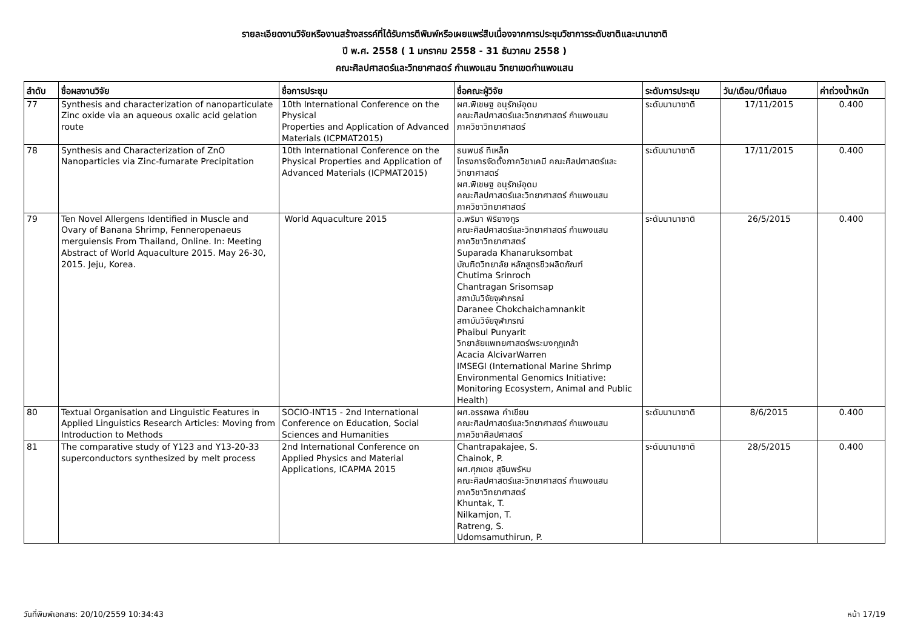รายละเอียดงานวิจัยหรืองานสร้างสรรค์ที่ได้รับการตีพิมพ์หรือเผยแพร่สืบเนื่องจากการประชุมวิชาการระดับชาติและนานาชาติ
ปี พ.ศ. 2558 ( 1 มกราคม 2558 - 31 ธันวาคม 2558 )
คณะศิลปศาสตร์และวิทยาศาสตร์ กำแพงแสน วิทยาเขตกำแพงแสน
| ลำดับ | ชื่อผลงานวิจัย | ชื่อการประชุม | ชื่อคณะผู้วิจัย | ระดับการประชุม | วัน/เดือน/ปีที่เสนอ | ค่าถ่วงน้ำหนัก |
| --- | --- | --- | --- | --- | --- | --- |
| 77 | Synthesis and characterization of nanoparticulate Zinc oxide via an aqueous oxalic acid gelation route | 10th International Conference on the Physical Properties and Application of Advanced Materials (ICPMAT2015) | ผศ.พิเชษฐ อนุรักษ์อุดม คณะศิลปศาสตร์และวิทยาศาสตร์ กำแพงแสน ภาควิชาวิทยาศาสตร์ | ระดับนานาชาติ | 17/11/2015 | 0.400 |
| 78 | Synthesis and Characterization of ZnO Nanoparticles via Zinc-fumarate Precipitation | 10th International Conference on the Physical Properties and Application of Advanced Materials (ICPMAT2015) | ธนพนธ์ ทีเหล็ก โครงการจัดตั้งภาควิชาเคมี คณะศิลปศาสตร์และวิทยาศาสตร์ ผศ.พิเชษฐ อนุรักษ์อุดม คณะศิลปศาสตร์และวิทยาศาสตร์ กำแพงแสน ภาควิชาวิทยาศาสตร์ | ระดับนานาชาติ | 17/11/2015 | 0.400 |
| 79 | Ten Novel Allergens Identified in Muscle and Ovary of Banana Shrimp, Fenneropenaeus merguiensis From Thailand, Online. In: Meeting Abstract of World Aquaculture 2015. May 26-30, 2015. Jeju, Korea. | World Aquaculture 2015 | อ.พริมา พิริยางกูร คณะศิลปศาสตร์และวิทยาศาสตร์ กำแพงแสน ภาควิชาวิทยาศาสตร์ Suparada Khanaruksombat บัณฑิตวิทยาลัย หลักสูตรชีวผลิตภัณฑ์ Chutima Srinroch Chantragan Srisomsap สถาบันวิจัยจุฬาภรณ์ Daranee Chokchaichamnankit สถาบันวิจัยจุฬาภรณ์ Phaibul Punyarit วิทยาลัยแพทยศาสตร์พระมงกุฎเกล้า Acacia AlcivarWarren IMSEGI (International Marine Shrimp Environmental Genomics Initiative: Monitoring Ecosystem, Animal and Public Health) | ระดับนานาชาติ | 26/5/2015 | 0.400 |
| 80 | Textual Organisation and Linguistic Features in Applied Linguistics Research Articles: Moving from Introduction to Methods | SOCIO-INT15 - 2nd International Conference on Education, Social Sciences and Humanities | ผศ.อรรถพล คำเขียน คณะศิลปศาสตร์และวิทยาศาสตร์ กำแพงแสน ภาควิชาศิลปศาสตร์ | ระดับนานาชาติ | 8/6/2015 | 0.400 |
| 81 | The comparative study of Y123 and Y13-20-33 superconductors synthesized by melt process | 2nd International Conference on Applied Physics and Material Applications, ICAPMA 2015 | Chantrapakajee, S. Chainok, P. ผศ.ศุภเดช สุจินพรัหม คณะศิลปศาสตร์และวิทยาศาสตร์ กำแพงแสน ภาควิชาวิทยาศาสตร์ Khuntak, T. Nilkamjon, T. Ratreng, S. Udomsamuthirun, P. | ระดับนานาชาติ | 28/5/2015 | 0.400 |
วันที่พิมพ์เอกสาร: 20/10/2559 10:34:43 หน้า 17/19